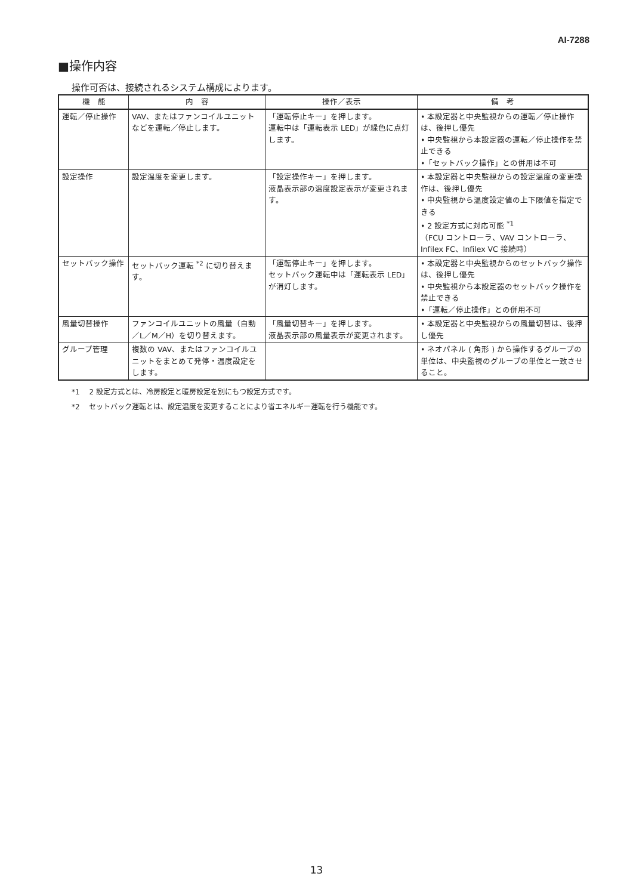AI-7288
■操作内容
操作可否は、接続されるシステム構成によります。
| 機 能 | 内 容 | 操作／表示 | 備 考 |
| --- | --- | --- | --- |
| 運転／停止操作 | VAV、またはファンコイルユニットなどを運転／停止します。 | 「運転停止キー」を押します。 運転中は「運転表示 LED」が緑色に点灯します。 | • 本設定器と中央監視からの運転／停止操作は、後押し優先 • 中央監視から本設定器の運転／停止操作を禁止できる •「セットバック操作」との併用は不可 |
| 設定操作 | 設定温度を変更します。 | 「設定操作キー」を押します。 液晶表示部の温度設定表示が変更されます。 | • 本設定器と中央監視からの設定温度の変更操作は、後押し優先 • 中央監視から温度設定値の上下限値を指定できる • 2 設定方式に対応可能 <sup>*1</sup> （FCU コントローラ、VAV コントローラ、Infilex FC、Infilex VC 接続時） |
| セットバック操作 | セットバック運転 <sup>*2</sup> に切り替えます。 | 「運転停止キー」を押します。 セットバック運転中は「運転表示 LED」が消灯します。 | • 本設定器と中央監視からのセットバック操作は、後押し優先 • 中央監視から本設定器のセットバック操作を禁止できる •「運転／停止操作」との併用不可 |
| 風量切替操作 | ファンコイルユニットの風量（自動／L／M／H）を切り替えます。 | 「風量切替キー」を押します。 液晶表示部の風量表示が変更されます。 | • 本設定器と中央監視からの風量切替は、後押し優先 |
| グループ管理 | 複数の VAV、またはファンコイルユニットをまとめて発停・温度設定をします。 | | • ネオパネル ( 角形 ) から操作するグループの単位は、中央監視のグループの単位と一致させること。 |
*1　 2 設定方式とは、冷房設定と暖房設定を別にもつ設定方式です。
*2　 セットバック運転とは、設定温度を変更することにより省エネルギー運転を行う機能です。
13